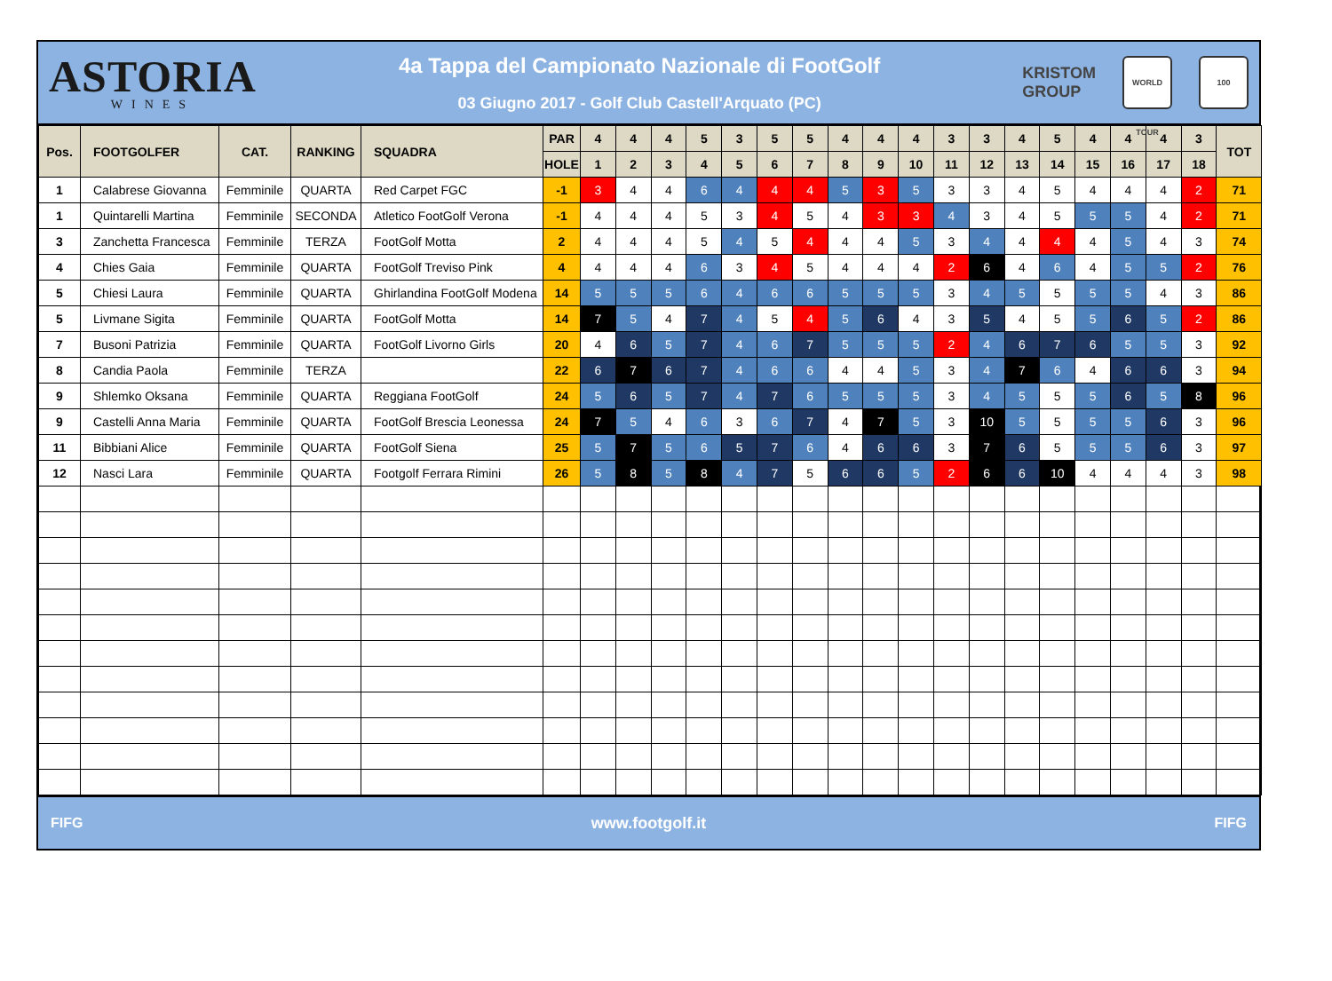ASTORIA
WINES
4a Tappa del Campionato Nazionale di FootGolf
03 Giugno 2017 - Golf Club Castell'Arquato (PC)
KRISTOM
GROUP
WORLD TOUR
100
| Pos. | FOOTGOLFER | CAT. | RANKING | SQUADRA | PAR | 4 | 4 | 4 | 5 | 3 | 5 | 5 | 4 | 4 | 4 | 3 | 3 | 4 | 5 | 4 | 4 | 4 | 3 | TOT |
| --- | --- | --- | --- | --- | --- | --- | --- | --- | --- | --- | --- | --- | --- | --- | --- | --- | --- | --- | --- | --- | --- | --- | --- | --- |
| | | | | | HOLE | 1 | 2 | 3 | 4 | 5 | 6 | 7 | 8 | 9 | 10 | 11 | 12 | 13 | 14 | 15 | 16 | 17 | 18 | |
| 1 | Calabrese Giovanna | Femminile | QUARTA | Red Carpet FGC | -1 | 3 | 4 | 4 | 6 | 4 | 4 | 4 | 5 | 3 | 5 | 3 | 3 | 4 | 5 | 4 | 4 | 4 | 2 | 71 |
| 1 | Quintarelli Martina | Femminile | SECONDA | Atletico FootGolf Verona | -1 | 4 | 4 | 4 | 5 | 3 | 4 | 5 | 4 | 3 | 3 | 4 | 3 | 4 | 5 | 5 | 5 | 4 | 2 | 71 |
| 3 | Zanchetta Francesca | Femminile | TERZA | FootGolf Motta | 2 | 4 | 4 | 4 | 5 | 4 | 5 | 4 | 4 | 4 | 5 | 3 | 4 | 4 | 4 | 4 | 5 | 4 | 3 | 74 |
| 4 | Chies Gaia | Femminile | QUARTA | FootGolf Treviso Pink | 4 | 4 | 4 | 4 | 6 | 3 | 4 | 5 | 4 | 4 | 4 | 2 | 6 | 4 | 6 | 4 | 5 | 5 | 2 | 76 |
| 5 | Chiesi Laura | Femminile | QUARTA | Ghirlandina FootGolf Modena | 14 | 5 | 5 | 5 | 6 | 4 | 6 | 6 | 5 | 5 | 5 | 3 | 4 | 5 | 5 | 5 | 5 | 4 | 3 | 86 |
| 5 | Livmane Sigita | Femminile | QUARTA | FootGolf Motta | 14 | 7 | 5 | 4 | 7 | 4 | 5 | 4 | 5 | 6 | 4 | 3 | 5 | 4 | 5 | 5 | 6 | 5 | 2 | 86 |
| 7 | Busoni Patrizia | Femminile | QUARTA | FootGolf Livorno Girls | 20 | 4 | 6 | 5 | 7 | 4 | 6 | 7 | 5 | 5 | 5 | 2 | 4 | 6 | 7 | 6 | 5 | 5 | 3 | 92 |
| 8 | Candia Paola | Femminile | TERZA | | 22 | 6 | 7 | 6 | 7 | 4 | 6 | 6 | 4 | 4 | 5 | 3 | 4 | 7 | 6 | 4 | 6 | 6 | 3 | 94 |
| 9 | Shlemko Oksana | Femminile | QUARTA | Reggiana FootGolf | 24 | 5 | 6 | 5 | 7 | 4 | 7 | 6 | 5 | 5 | 5 | 3 | 4 | 5 | 5 | 5 | 6 | 5 | 8 | 96 |
| 9 | Castelli Anna Maria | Femminile | QUARTA | FootGolf Brescia Leonessa | 24 | 7 | 5 | 4 | 6 | 3 | 6 | 7 | 4 | 7 | 5 | 3 | 10 | 5 | 5 | 5 | 5 | 6 | 3 | 96 |
| 11 | Bibbiani Alice | Femminile | QUARTA | FootGolf Siena | 25 | 5 | 7 | 5 | 6 | 5 | 7 | 6 | 4 | 6 | 6 | 3 | 7 | 6 | 5 | 5 | 5 | 6 | 3 | 97 |
| 12 | Nasci Lara | Femminile | QUARTA | Footgolf Ferrara Rimini | 26 | 5 | 8 | 5 | 8 | 4 | 7 | 5 | 6 | 6 | 5 | 2 | 6 | 6 | 10 | 4 | 4 | 4 | 3 | 98 |
FIFG www.footgolf.it FIFG